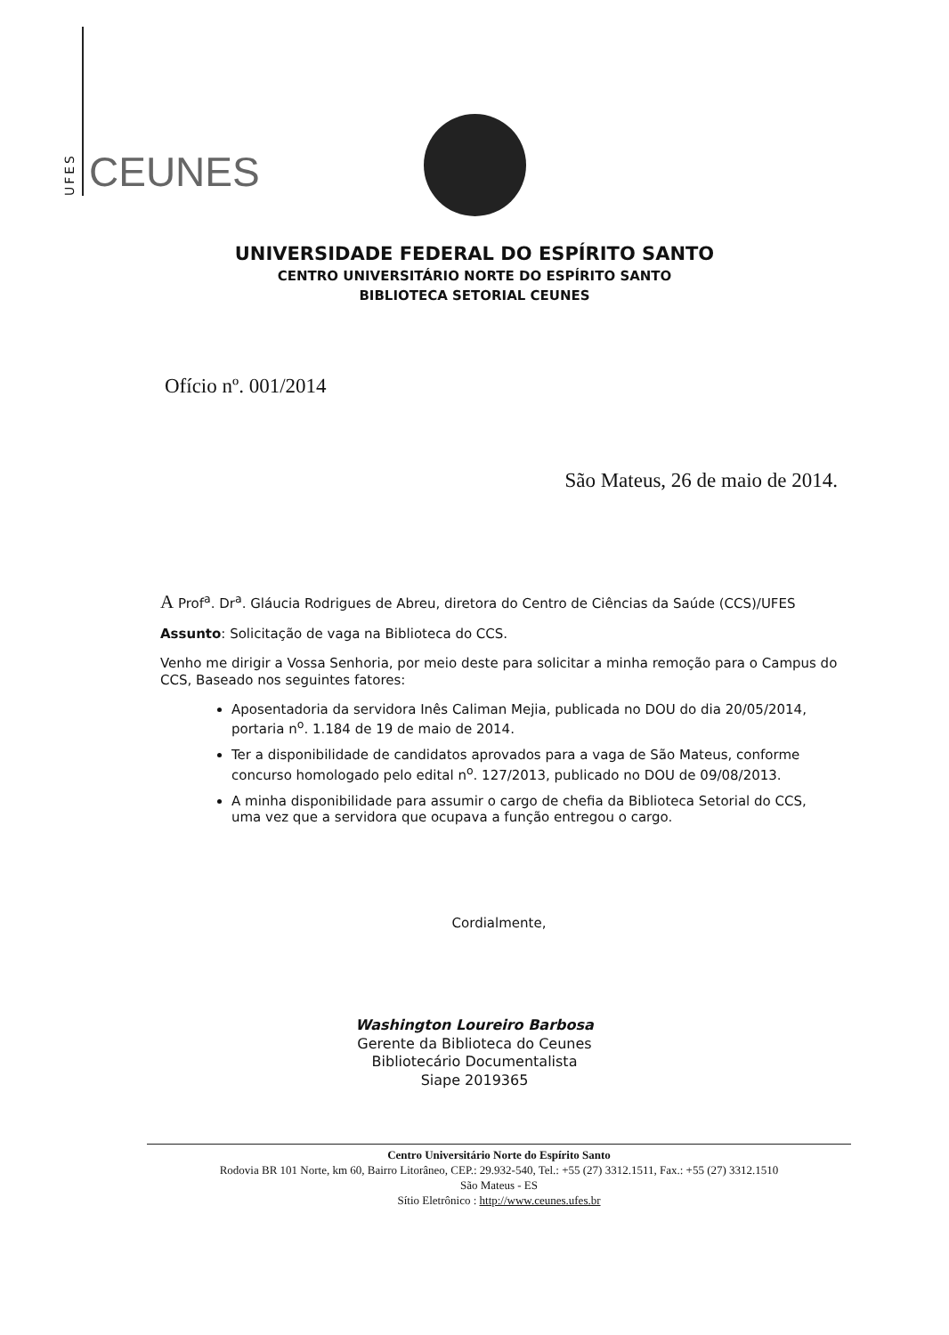UFES
CEUNES
UNIVERSIDADE FEDERAL DO ESPÍRITO SANTO
CENTRO UNIVERSITÁRIO NORTE DO ESPÍRITO SANTO
BIBLIOTECA SETORIAL CEUNES
Ofício nº. 001/2014
São Mateus, 26 de maio de 2014.
A Prof<sup>a</sup>. Dr<sup>a</sup>. Gláucia Rodrigues de Abreu, diretora do Centro de Ciências da Saúde (CCS)/UFES
Assunto: Solicitação de vaga na Biblioteca do CCS.
Venho me dirigir a Vossa Senhoria, por meio deste para solicitar a minha remoção para o Campus do CCS, Baseado nos seguintes fatores:
Aposentadoria da servidora Inês Caliman Mejia, publicada no DOU do dia 20/05/2014, portaria n<sup>o</sup>. 1.184 de 19 de maio de 2014.
Ter a disponibilidade de candidatos aprovados para a vaga de São Mateus, conforme concurso homologado pelo edital n<sup>o</sup>. 127/2013, publicado no DOU de 09/08/2013.
A minha disponibilidade para assumir o cargo de chefia da Biblioteca Setorial do CCS, uma vez que a servidora que ocupava a função entregou o cargo.
Cordialmente,
Washington Loureiro Barbosa
Gerente da Biblioteca do Ceunes
Bibliotecário Documentalista
Siape 2019365
Centro Universitário Norte do Espírito Santo
Rodovia BR 101 Norte, km 60, Bairro Litorâneo, CEP.: 29.932-540, Tel.: +55 (27) 3312.1511, Fax.: +55 (27) 3312.1510
São Mateus - ES
Sítio Eletrônico : http://www.ceunes.ufes.br